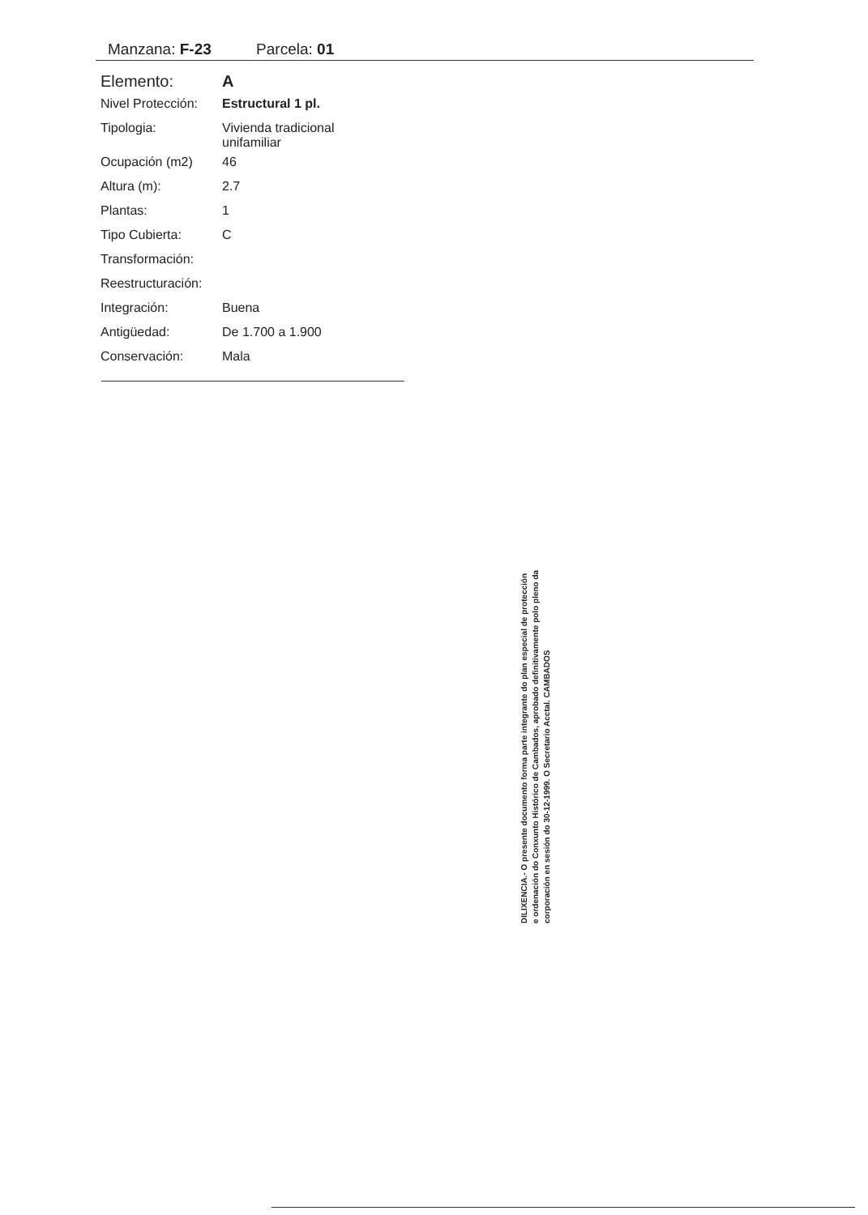Manzana: F-23 Parcela: 01
| Elemento: | A |
| Nivel Protección: | Estructural 1 pl. |
| Tipologia: | Vivienda tradicional unifamiliar |
| Ocupación (m2) | 46 |
| Altura (m): | 2.7 |
| Plantas: | 1 |
| Tipo Cubierta: | C |
| Transformación: | |
| Reestructuración: | |
| Integración: | Buena |
| Antigüedad: | De 1.700 a 1.900 |
| Conservación: | Mala |
DILIXENCIA.- O presente documento forma parte integrante do plan especial de protección e ordenación do Conxunto Histórico de Cambados, aprobado definitivamente polo pleno da corporación en sesión do 30-12-1999. O Secretario Acctal. CAMBADOS